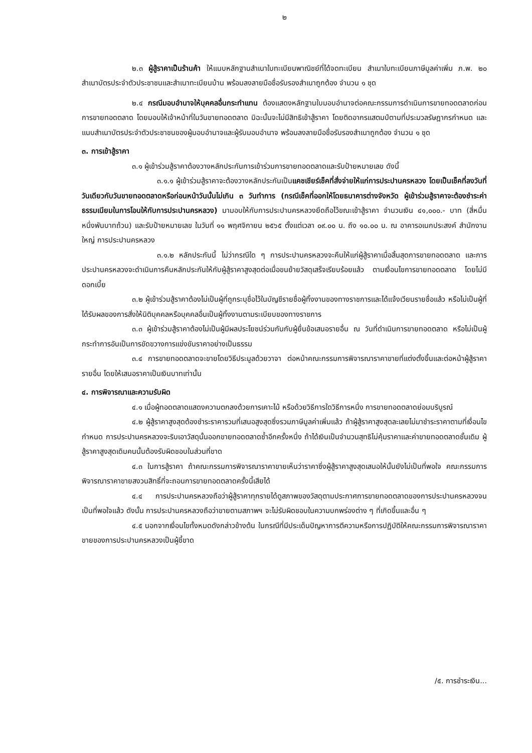๒
๒.๓ ผู้สู้ราคาเป็นร้านค้า ให้แนบหลักฐานสำเนาใบทะเบียนพาณิชย์ที่ได้จดทะเบียน สำเนาใบทะเบียนภาษีมูลค่าเพิ่ม ภ.พ. ๒๐ สำเนาบัตรประจำตัวประชาชนและสำเนาทะเบียนบ้าน พร้อมลงลายมือชื่อรับรองสำเนาถูกต้อง จำนวน ๑ ชุด
๒.๔ กรณีมอบอำนาจให้บุคคลอื่นกระทำแทน ต้องแสดงหลักฐานใบมอบอำนาจต่อคณะกรรมการดำเนินการขายทอดตลาดก่อนการขายทอดตลาด โดยมอบให้เจ้าหน้าที่ในวันขายทอดตลาด มิฉะนั้นจะไม่มีสิทธิเข้าสู้ราคา โดยติดอากรแสตมป์ตามที่ประมวลรัษฎากรกำหนด และแนบสำเนาบัตรประจำตัวประชาชนของผู้มอบอำนาจและผู้รับมอบอำนาจ พร้อมลงลายมือชื่อรับรองสำเนาถูกต้อง จำนวน ๑ ชุด
๓. การเข้าสู้ราคา
๓.๑ ผู้เข้าร่วมสู้ราคาต้องวางหลักประกันการเข้าร่วมการขายทอดตลาดและรับป้ายหมายเลข ดังนี้
๓.๑.๑ ผู้เข้าร่วมสู้ราคาจะต้องวางหลักประกันเป็นแคชเชียร์เช็คที่สั่งจ่ายให้แก่การประปานครหลวง โดยเป็นเช็คที่ลงวันที่วันเดียวกับวันขายทอดตลาดหรือก่อนหน้าวันนั้นไม่เกิน ๓ วันทำการ (กรณีเช็คที่ออกให้โดยธนาคารต่างจังหวัด ผู้เข้าร่วมสู้ราคาจะต้องชำระค่าธรรมเนียมในการโอนให้กับการประปานครหลวง) มามอบให้กับการประปานครหลวงยึดถือไว้ขณะเข้าสู้ราคา จำนวนเงิน ๔๑,๐๐๐.- บาท (สี่หมื่นหนึ่งพันบาทถ้วน) และรับป้ายหมายเลข ในวันที่ ๑๑ พฤศจิกายน ๒๕๖๕ ตั้งแต่เวลา ๐๙.๐๐ น. ถึง ๑๐.๐๐ น. ณ อาคารอเนกประสงค์ สำนักงานใหญ่ การประปานครหลวง
๓.๑.๒ หลักประกันนี้ ไม่ว่ากรณีใด ๆ การประปานครหลวงจะคืนให้แก่ผู้สู้ราคาเมื่อสิ้นสุดการขายทอดตลาด และการประปานครหลวงจะดำเนินการคืนหลักประกันให้กับผู้สู้ราคาสูงสุดต่อเมื่อขนย้ายวัสดุเสร็จเรียบร้อยแล้ว ตามเงื่อนไขการขายทอดตลาด โดยไม่มีดอกเบี้ย
๓.๒ ผู้เข้าร่วมสู้ราคาต้องไม่เป็นผู้ที่ถูกระบุชื่อไว้ในบัญชีรายชื่อผู้ทิ้งงานของทางราชการและได้แจ้งเวียนรายชื่อแล้ว หรือไม่เป็นผู้ที่ได้รับผลของการสั่งให้นิติบุคคลหรือบุคคลอื่นเป็นผู้ทิ้งงานตามระเบียบของทางราชการ
๓.๓ ผู้เข้าร่วมสู้ราคาต้องไม่เป็นผู้มีผลประโยชน์ร่วมกันกับผู้ยื่นข้อเสนอรายอื่น ณ วันที่ดำเนินการขายทอดตลาด หรือไม่เป็นผู้กระทำการอันเป็นการขัดขวางการแข่งขันราคาอย่างเป็นธรรม
๓.๔ การขายทอดตลาดจะขายโดยวิธีประมูลด้วยวาจา ต่อหน้าคณะกรรมการพิจารณาราคาขายที่แต่งตั้งขึ้นและต่อหน้าผู้สู้ราคารายอื่น โดยให้เสนอราคาเป็นเงินบาทเท่านั้น
๔. การพิจารณาและความรับผิด
๔.๑ เมื่อผู้ทอดตลาดแสดงความตกลงด้วยการเคาะไม้ หรือด้วยวิธีการใดวิธีการหนึ่ง การขายทอดตลาดย่อมบริบูรณ์
๔.๒ ผู้สู้ราคาสูงสุดต้องชำระราคารวมที่เสนอสูงสุดซึ่งรวมภาษีมูลค่าเพิ่มแล้ว ถ้าผู้สู้ราคาสูงสุดละเลยไม่มาชำระราคาตามที่เงื่อนไขกำหนด การประปานครหลวงจะริบเอาวัสดุนั้นออกขายทอดตลาดซ้ำอีกครั้งหนึ่ง ถ้าได้เงินเป็นจำนวนสุทธิไม่คุ้มราคาและค่าขายทอดตลาดชั้นเดิม ผู้สู้ราคาสูงสุดเดิมคนนั้นต้องรับผิดชอบในส่วนที่ขาด
๔.๓ ในการสู้ราคา ถ้าคณะกรรมการพิจารณาราคาขายเห็นว่าราคาซึ่งผู้สู้ราคาสูงสุดเสนอให้นั้นยังไม่เป็นที่พอใจ คณะกรรมการพิจารณาราคาขายสงวนสิทธิ์ที่จะถอนการขายทอดตลาดครั้งนี้เสียได้
๔.๔ การประปานครหลวงถือว่าผู้สู้ราคาทุกรายได้ดูสภาพของวัสดุตามประกาศการขายทอดตลาดของการประปานครหลวงจนเป็นที่พอใจแล้ว ดังนั้น การประปานครหลวงถือว่าขายตามสภาพฯ จะไม่รับผิดชอบในความบกพร่องต่าง ๆ ที่เกิดขึ้นและอื่น ๆ
๔.๕ นอกจากเงื่อนไขทั้งหมดดังกล่าวข้างต้น ในกรณีที่มีประเด็นปัญหาการตีความหรือการปฏิบัติให้คณะกรรมการพิจารณาราคาขายของการประปานครหลวงเป็นผู้ชี้ขาด
/๕. การชำระเงิน...